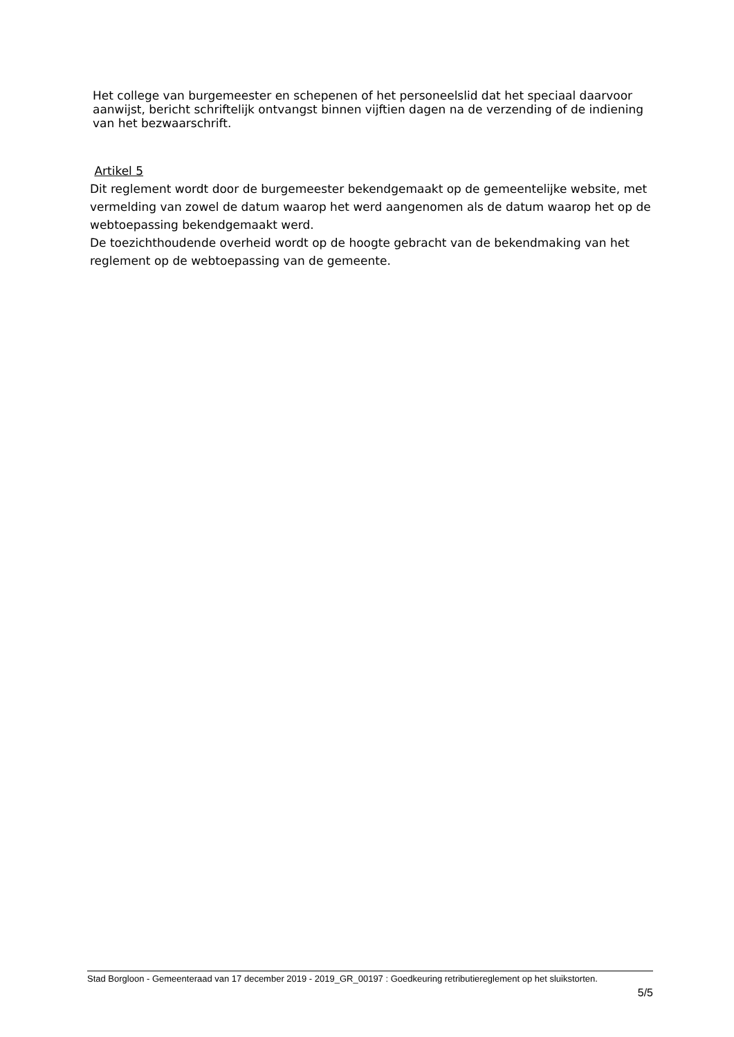Het college van burgemeester en schepenen of het personeelslid dat het speciaal daarvoor aanwijst, bericht schriftelijk ontvangst binnen vijftien dagen na de verzending of de indiening van het bezwaarschrift.
Artikel 5
Dit reglement wordt door de burgemeester bekendgemaakt op de gemeentelijke website, met vermelding van zowel de datum waarop het werd aangenomen als de datum waarop het op de webtoepassing bekendgemaakt werd.
De toezichthoudende overheid wordt op de hoogte gebracht van de bekendmaking van het reglement op de webtoepassing van de gemeente.
Stad Borgloon - Gemeenteraad van 17 december 2019 - 2019_GR_00197 : Goedkeuring retributiereglement op het sluikstorten.
5/5